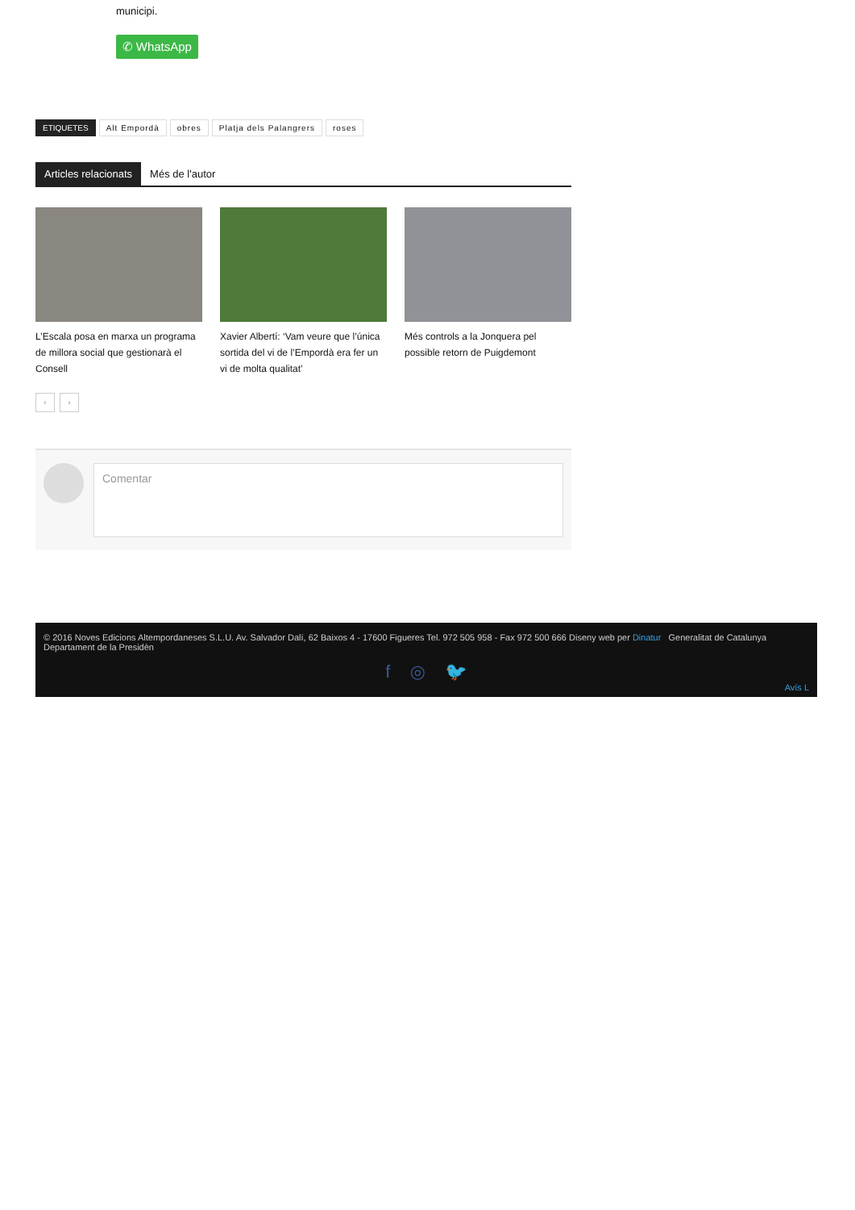municipi.
✆ WhatsApp
ETIQUETES Alt Empordà obres Platja dels Palangrers roses
Articles relacionats Més de l'autor
L’Escala posa en marxa un programa de millora social que gestionarà el Consell
Xavier Albertí: ‘Vam veure que l’única sortida del vi de l’Empordà era fer un vi de molta qualitat’
Més controls a la Jonquera pel possible retorn de Puigdemont
‹ ›
Comentar
© 2016 Noves Edicions Altempordaneses S.L.U. Av. Salvador Dalí, 62 Baixos 4 - 17600 Figueres Tel. 972 505 958 - Fax 972 500 666 Diseny web per Dinatur Generalitat de Catalunya Departament de la Presidèn
f ◎ 🐦
Avís L